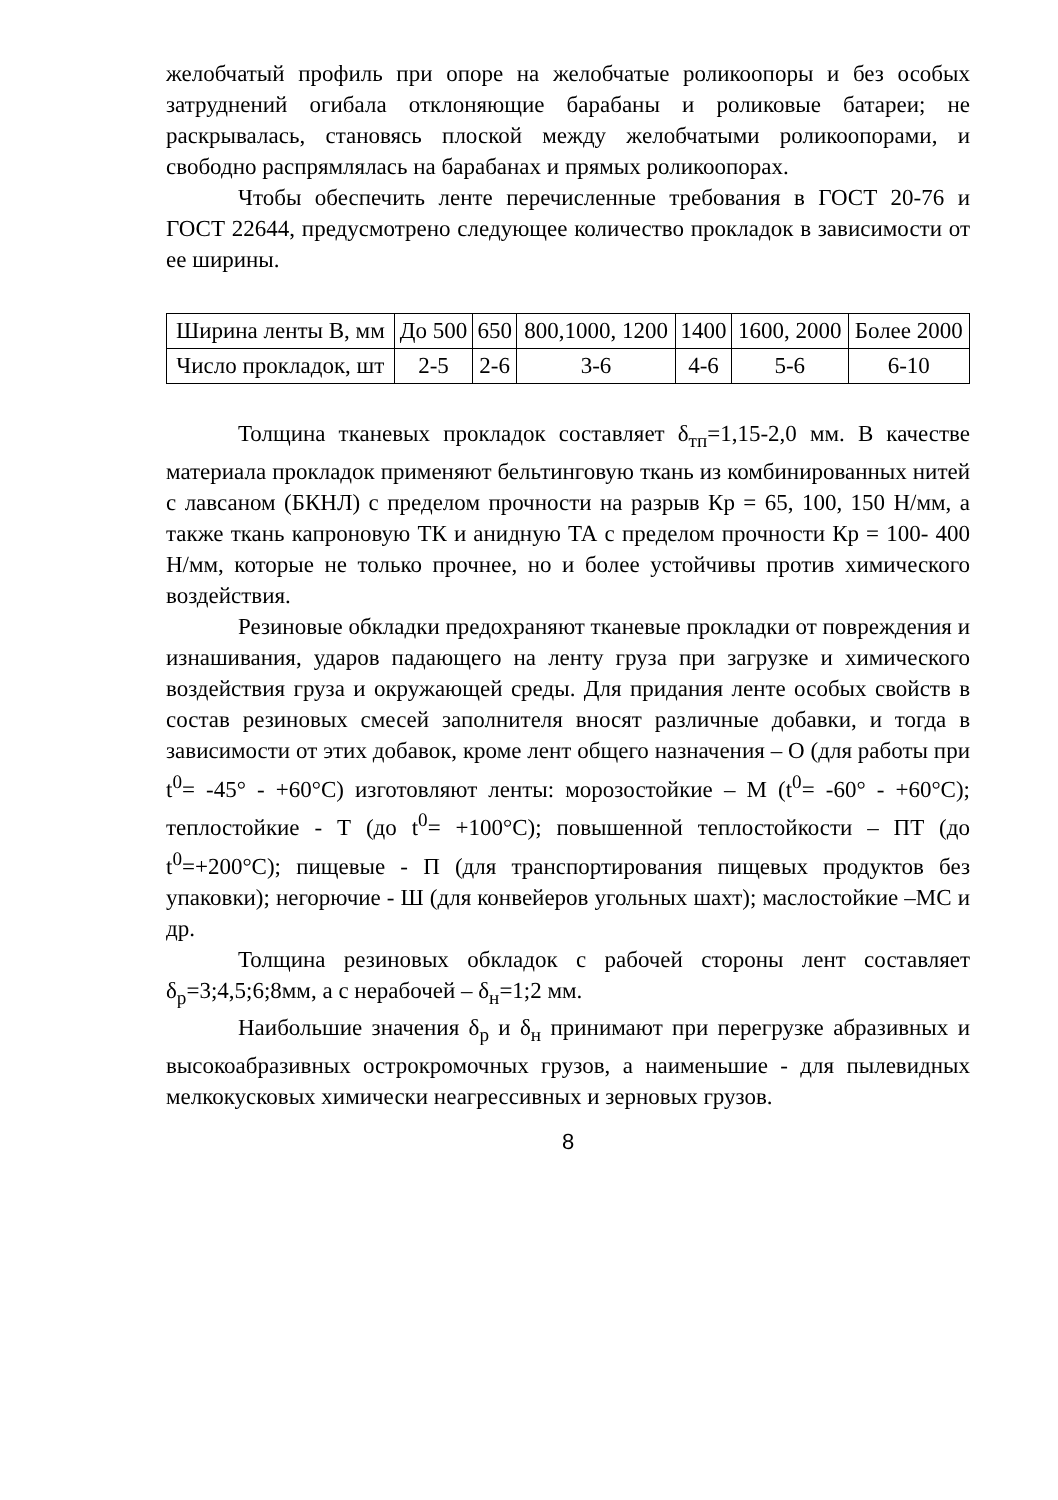желобчатый профиль при опоре на желобчатые роликоопоры и без особых затруднений огибала отклоняющие барабаны и роликовые батареи; не раскрывалась, становясь плоской между желобчатыми роликоопорами, и свободно распрямлялась на барабанах и прямых роликоопорах.
Чтобы обеспечить ленте перечисленные требования в ГОСТ 20-76 и ГОСТ 22644, предусмотрено следующее количество прокладок в зависимости от ее ширины.
| Ширина ленты В, мм | До 500 | 650 | 800,1000, 1200 | 1400 | 1600, 2000 | Более 2000 |
| Число прокладок, шт | 2-5 | 2-6 | 3-6 | 4-6 | 5-6 | 6-10 |
Толщина тканевых прокладок составляет δ<sub>тп</sub>=1,15-2,0 мм. В качестве материала прокладок применяют бельтинговую ткань из комбинированных нитей с лавсаном (БКНЛ) с пределом прочности на разрыв Кр = 65, 100, 150 Н/мм, а также ткань капроновую ТК и анидную ТА с пределом прочности Кр = 100- 400 Н/мм, которые не только прочнее, но и более устойчивы против химического воздействия.
Резиновые обкладки предохраняют тканевые прокладки от повреждения и изнашивания, ударов падающего на ленту груза при загрузке и химического воздействия груза и окружающей среды. Для придания ленте особых свойств в состав резиновых смесей заполнителя вносят различные добавки, и тогда в зависимости от этих добавок, кроме лент общего назначения – О (для работы при t<sup>0</sup>= -45° - +60°С) изготовляют ленты: морозостойкие – М (t<sup>0</sup>= -60° - +60°С); теплостойкие - Т (до t<sup>0</sup>= +100°С); повышенной теплостойкости – ПТ (до t<sup>0</sup>=+200°С); пищевые - П (для транспортирования пищевых продуктов без упаковки); негорючие - Ш (для конвейеров угольных шахт); маслостойкие –МС и др.
Толщина резиновых обкладок с рабочей стороны лент составляет δ<sub>р</sub>=3;4,5;6;8мм, а с нерабочей – δ<sub>н</sub>=1;2 мм.
Наибольшие значения δ<sub>р</sub> и δ<sub>н</sub> принимают при перегрузке абразивных и высокоабразивных острокромочных грузов, а наименьшие - для пылевидных мелкокусковых химически неагрессивных и зерновых грузов.
8